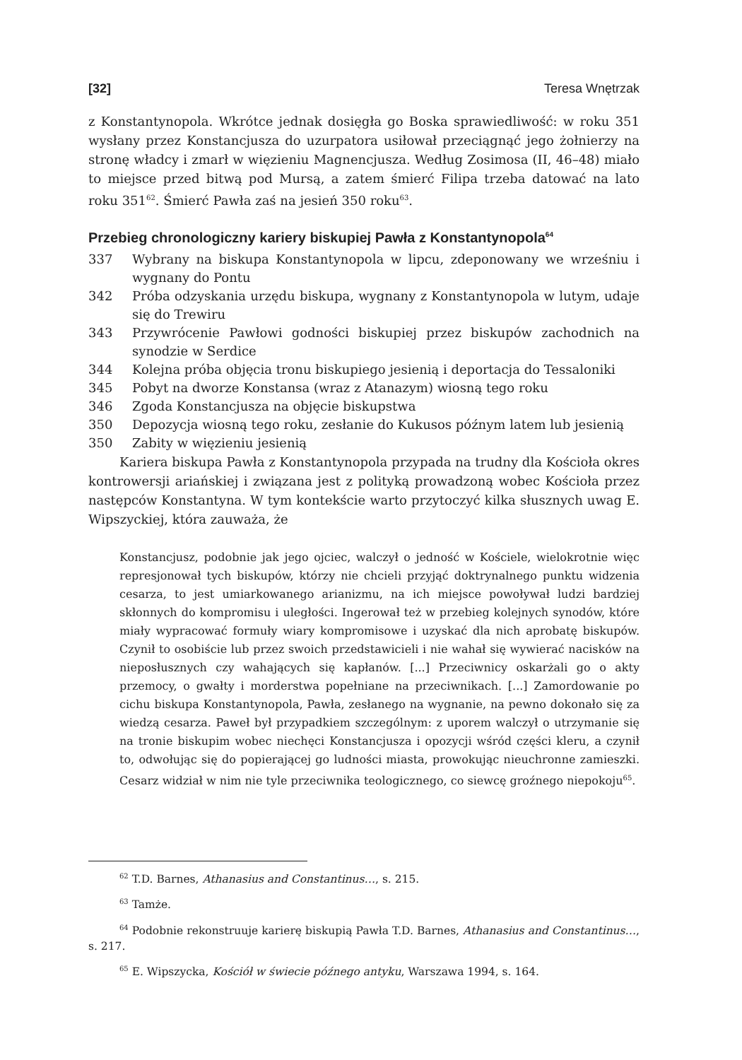[32] Teresa Wnętrzak
z Konstantynopola. Wkrótce jednak dosięgła go Boska sprawiedliwość: w roku 351 wysłany przez Konstancjusza do uzurpatora usiłował przeciągnąć jego żołnierzy na stronę władcy i zmarł w więzieniu Magnencjusza. Według Zosimosa (II, 46–48) miało to miejsce przed bitwą pod Mursą, a zatem śmierć Filipa trzeba datować na lato roku 351<sup>62</sup>. Śmierć Pawła zaś na jesień 350 roku<sup>63</sup>.
Przebieg chronologiczny kariery biskupiej Pawła z Konstantynopola<sup>64</sup>
| 337 | Wybrany na biskupa Konstantynopola w lipcu, zdeponowany we wrześniu i wygnany do Pontu |
| 342 | Próba odzyskania urzędu biskupa, wygnany z Konstantynopola w lutym, udaje się do Trewiru |
| 343 | Przywrócenie Pawłowi godności biskupiej przez biskupów zachodnich na synodzie w Serdice |
| 344 | Kolejna próba objęcia tronu biskupiego jesienią i deportacja do Tessaloniki |
| 345 | Pobyt na dworze Konstansa (wraz z Atanazym) wiosną tego roku |
| 346 | Zgoda Konstancjusza na objęcie biskupstwa |
| 350 | Depozycja wiosną tego roku, zesłanie do Kukusos późnym latem lub jesienią |
| 350 | Zabity w więzieniu jesienią |
Kariera biskupa Pawła z Konstantynopola przypada na trudny dla Kościoła okres kontrowersji ariańskiej i związana jest z polityką prowadzoną wobec Kościoła przez następców Konstantyna. W tym kontekście warto przytoczyć kilka słusznych uwag E. Wipszyckiej, która zauważa, że
Konstancjusz, podobnie jak jego ojciec, walczył o jedność w Kościele, wielokrotnie więc represjonował tych biskupów, którzy nie chcieli przyjąć doktrynalnego punktu widzenia cesarza, to jest umiarkowanego arianizmu, na ich miejsce powoływał ludzi bardziej skłonnych do kompromisu i uległości. Ingerował też w przebieg kolejnych synodów, które miały wypracować formuły wiary kompromisowe i uzyskać dla nich aprobatę biskupów. Czynił to osobiście lub przez swoich przedstawicieli i nie wahał się wywierać nacisków na nieposłusznych czy wahających się kapłanów. [...] Przeciwnicy oskarżali go o akty przemocy, o gwałty i morderstwa popełniane na przeciwnikach. [...] Zamordowanie po cichu biskupa Konstantynopola, Pawła, zesłanego na wygnanie, na pewno dokonało się za wiedzą cesarza. Paweł był przypadkiem szczególnym: z uporem walczył o utrzymanie się na tronie biskupim wobec niechęci Konstancjusza i opozycji wśród części kleru, a czynił to, odwołując się do popierającej go ludności miasta, prowokując nieuchronne zamieszki. Cesarz widział w nim nie tyle przeciwnika teologicznego, co siewcę groźnego niepokoju<sup>65</sup>.
<sup>62</sup> T.D. Barnes, Athanasius and Constantinus…, s. 215.
<sup>63</sup> Tamże.
<sup>64</sup> Podobnie rekonstruuje karierę biskupią Pawła T.D. Barnes, Athanasius and Constantinus…, s. 217.
<sup>65</sup> E. Wipszycka, Kościół w świecie późnego antyku, Warszawa 1994, s. 164.